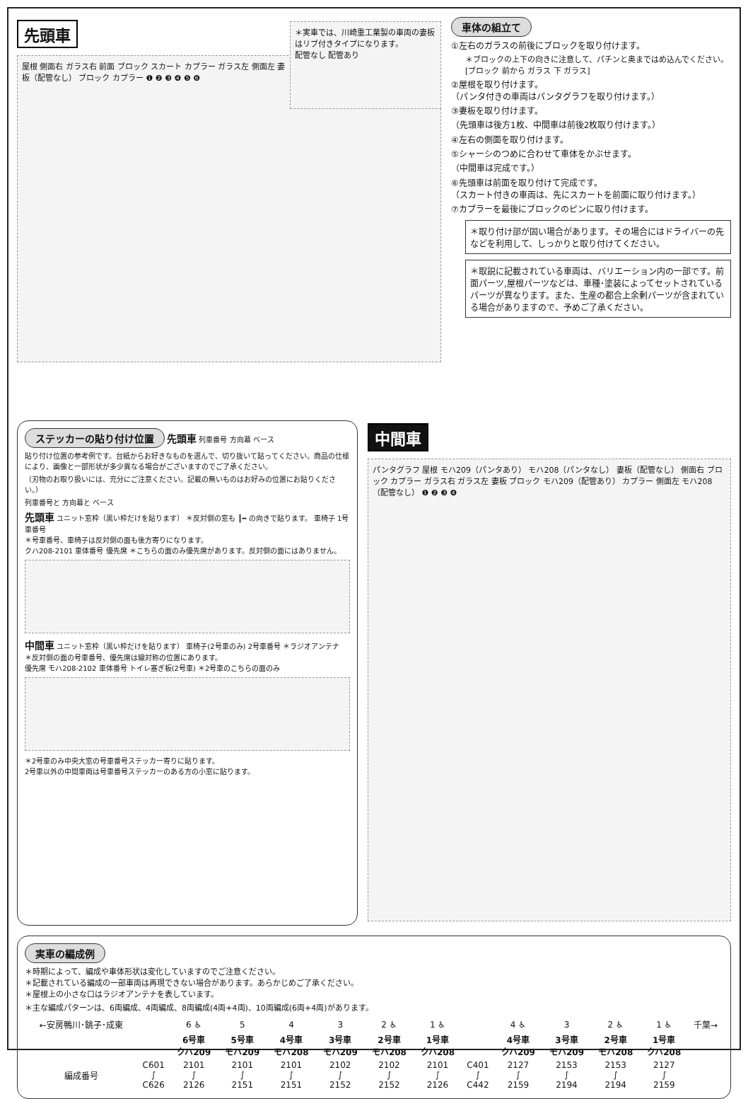先頭車
＊実車では、川崎重工業製の車両の妻板はリブ付きタイプになります。
配管なし 配管あり
屋根 側面右 ガラス右 前面 ブロック スカート カプラー ガラス左 側面左 妻板（配管なし） ブロック カプラー ❶ ❷ ❸ ❹ ❺ ❻
車体の組立て
①左右のガラスの前後にブロックを取り付けます。
＊ブロックの上下の向きに注意して、パチンと奥まではめ込んでください。 [ブロック 前から ガラス 下 ガラス]
②屋根を取り付けます。
（パンタ付きの車両はパンタグラフを取り付けます。）
③妻板を取り付けます。
（先頭車は後方1枚、中間車は前後2枚取り付けます。）
④左右の側面を取り付けます。
⑤シャーシのつめに合わせて車体をかぶせます。
（中間車は完成です。）
⑥先頭車は前面を取り付けて完成です。
（スカート付きの車両は、先にスカートを前面に取り付けます。）
⑦カプラーを最後にブロックのピンに取り付けます。
＊取り付け部が固い場合があります。その場合にはドライバーの先などを利用して、しっかりと取り付けてください。
＊取説に記載されている車両は、バリエーション内の一部です。前面パーツ,屋根パーツなどは、車種･塗装によってセットされているパーツが異なります。また、生産の都合上余剰パーツが含まれている場合がありますので、予めご了承ください。
ステッカーの貼り付け位置 先頭車 列車番号 方向幕 ベース
貼り付け位置の参考例です。台紙からお好きなものを選んで、切り抜いて貼ってください。商品の仕様により、画像と一部形状が多少異なる場合がございますのでご了承ください。
（刃物のお取り扱いには、充分にご注意ください。記載の無いものはお好みの位置にお貼りください。）
列車番号と 方向幕と ベース
先頭車 ユニット窓枠（黒い枠だけを貼ります） ＊反対側の窓も ┃━ の向きで貼ります。 車椅子 1号車番号
＊号車番号、車椅子は反対側の面も後方寄りになります。
クハ208-2101 車体番号 優先席 ＊こちらの面のみ優先席があります。反対側の面にはありません。
中間車 ユニット窓枠（黒い枠だけを貼ります） 車椅子(2号車のみ) 2号車番号 ＊ラジオアンテナ
＊反対側の面の号車番号、優先席は線対称の位置にあります。
優先席 モハ208-2102 車体番号 トイレ塞ぎ板(2号車) ＊2号車のこちらの面のみ
＊2号車のみ中央大窓の号車番号ステッカー寄りに貼ります。
2号車以外の中間車両は号車番号ステッカーのある方の小窓に貼ります。
中間車
パンタグラフ 屋根 モハ209（パンタあり） モハ208（パンタなし） 妻板（配管なし） 側面右 ブロック カプラー ガラス右 ガラス左 妻板 ブロック モハ209（配管あり） カプラー 側面左 モハ208（配管なし） ❶ ❷ ❸ ❹
実車の編成例
＊時期によって、編成や車体形状は変化していますのでご注意ください。
＊記載されている編成の一部車両は再現できない場合があります。あらかじめご了承ください。
＊屋根上の小さな口はラジオアンテナを表しています。
＊主な編成パターンは、6両編成、4両編成、8両編成(4両+4両)、10両編成(6両+4両)があります。
| ←安房鴨川･銚子･成東 | | 6 ♿ | 5 | 4 | 3 | 2 ♿ | 1 ♿ | | 4 ♿ | 3 | 2 ♿ | 1 ♿ | 千葉→ |
| | | 6号車 クハ209 | 5号車 モハ209 | 4号車 モハ208 | 3号車 モハ209 | 2号車 モハ208 | 1号車 クハ208 | | 4号車 クハ209 | 3号車 モハ209 | 2号車 モハ208 | 1号車 クハ208 | |
| 編成番号 | C601 ∫ C626 | 2101 ∫ 2126 | 2101 ∫ 2151 | 2101 ∫ 2151 | 2102 ∫ 2152 | 2102 ∫ 2152 | 2101 ∫ 2126 | C401 ∫ C442 | 2127 ∫ 2159 | 2153 ∫ 2194 | 2153 ∫ 2194 | 2127 ∫ 2159 | |